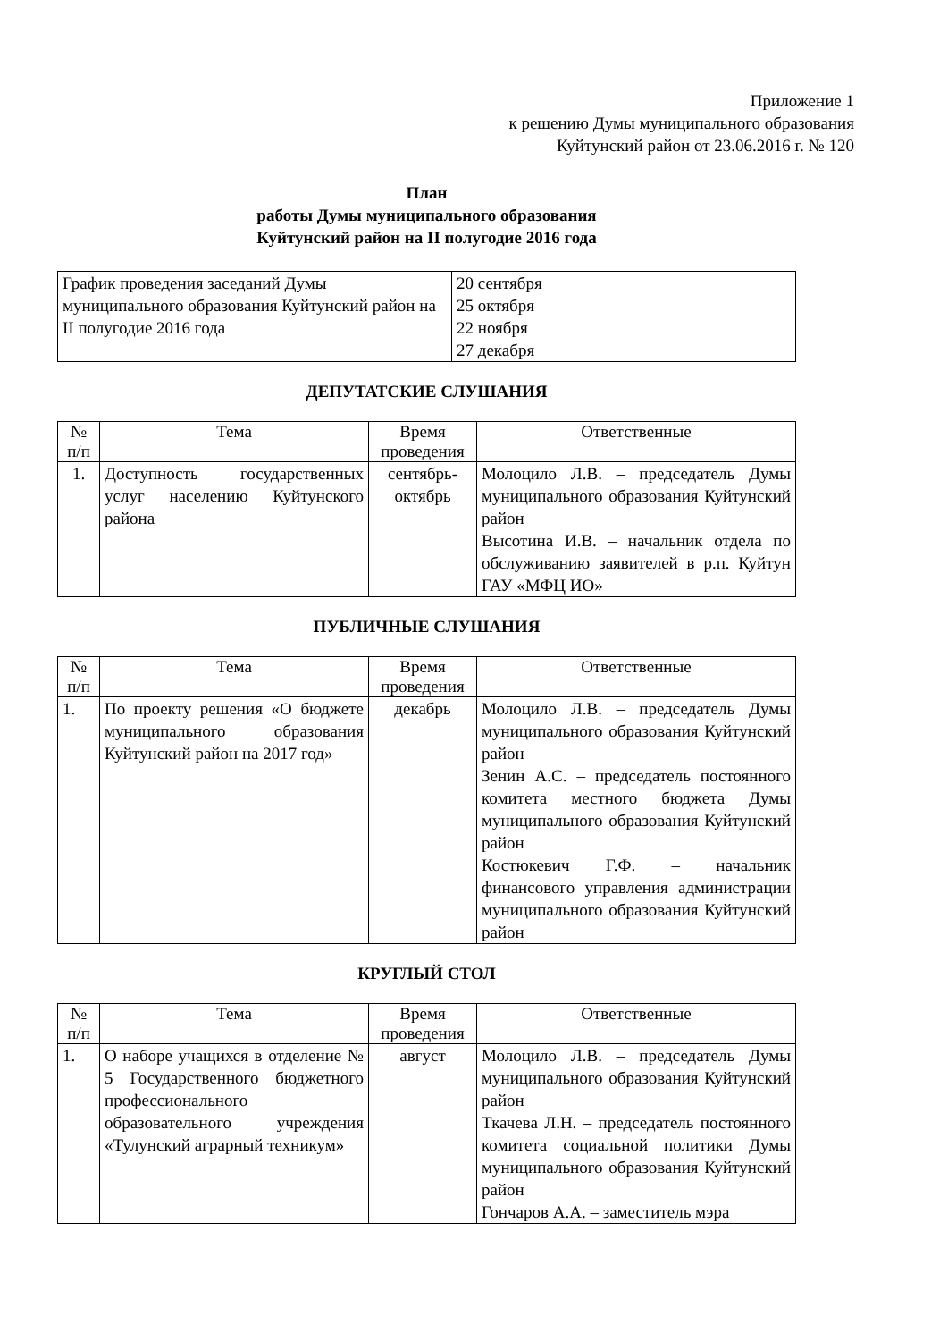Приложение 1
к решению Думы муниципального образования
Куйтунский район от 23.06.2016 г. № 120
План
работы Думы муниципального образования
Куйтунский район на II полугодие 2016 года
| График проведения заседаний Думы муниципального образования Куйтунский район на II полугодие 2016 года | 20 сентября 25 октября 22 ноября 27 декабря |
ДЕПУТАТСКИЕ СЛУШАНИЯ
| № п/п | Тема | Время проведения | Ответственные |
| 1. | Доступность государственных услуг населению Куйтунского района | сентябрь-октябрь | Молоцило Л.В. – председатель Думы муниципального образования Куйтунский район Высотина И.В. – начальник отдела по обслуживанию заявителей в р.п. Куйтун ГАУ «МФЦ ИО» |
ПУБЛИЧНЫЕ СЛУШАНИЯ
| № п/п | Тема | Время проведения | Ответственные |
| 1. | По проекту решения «О бюджете муниципального образования Куйтунский район на 2017 год» | декабрь | Молоцило Л.В. – председатель Думы муниципального образования Куйтунский район Зенин А.С. – председатель постоянного комитета местного бюджета Думы муниципального образования Куйтунский район Костюкевич Г.Ф. – начальник финансового управления администрации муниципального образования Куйтунский район |
КРУГЛЫЙ СТОЛ
| № п/п | Тема | Время проведения | Ответственные |
| 1. | О наборе учащихся в отделение № 5 Государственного бюджетного профессионального образовательного учреждения «Тулунский аграрный техникум» | август | Молоцило Л.В. – председатель Думы муниципального образования Куйтунский район Ткачева Л.Н. – председатель постоянного комитета социальной политики Думы муниципального образования Куйтунский район Гончаров А.А. – заместитель мэра |